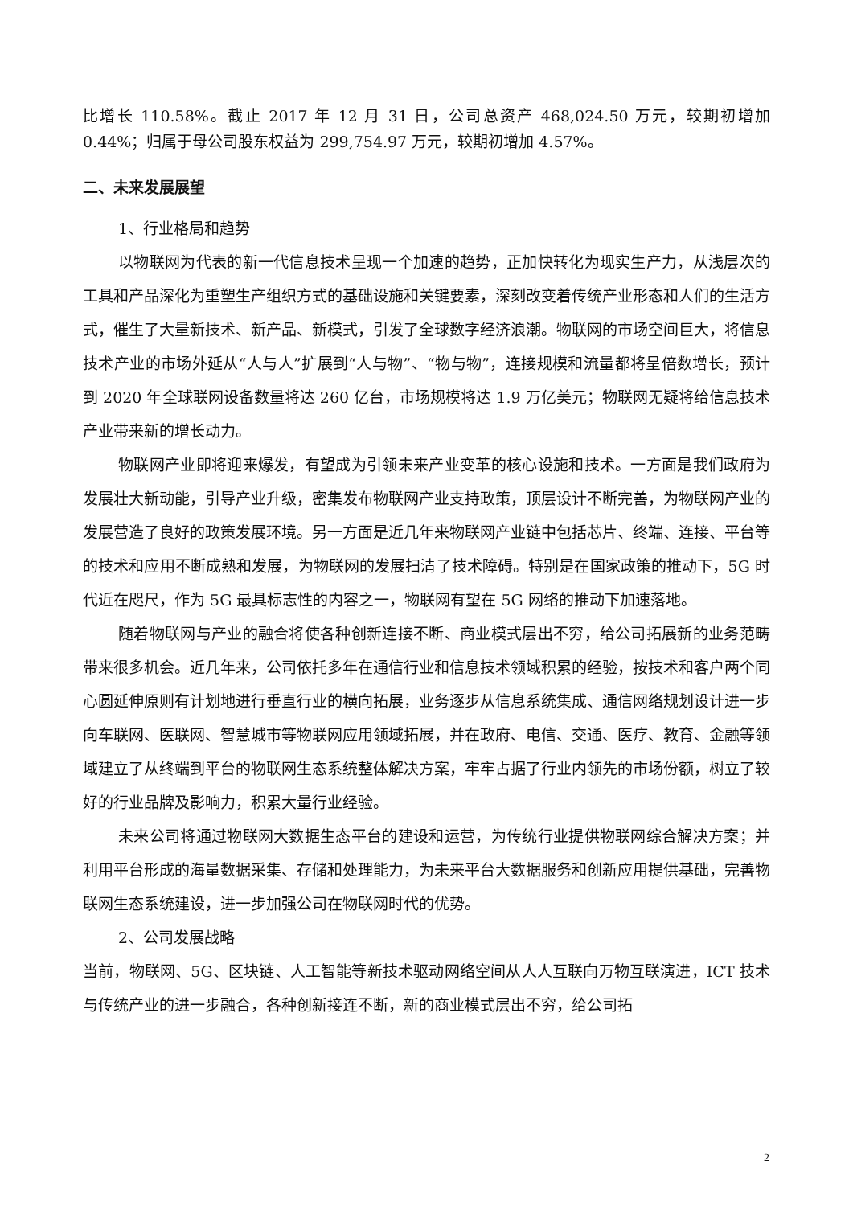比增长 110.58%。截止 2017 年 12 月 31 日，公司总资产 468,024.50 万元，较期初增加 0.44%；归属于母公司股东权益为 299,754.97 万元，较期初增加 4.57%。
二、未来发展展望
1、行业格局和趋势
以物联网为代表的新一代信息技术呈现一个加速的趋势，正加快转化为现实生产力，从浅层次的工具和产品深化为重塑生产组织方式的基础设施和关键要素，深刻改变着传统产业形态和人们的生活方式，催生了大量新技术、新产品、新模式，引发了全球数字经济浪潮。物联网的市场空间巨大，将信息技术产业的市场外延从“人与人”扩展到“人与物”、“物与物”，连接规模和流量都将呈倍数增长，预计到 2020 年全球联网设备数量将达 260 亿台，市场规模将达 1.9 万亿美元；物联网无疑将给信息技术产业带来新的增长动力。
物联网产业即将迎来爆发，有望成为引领未来产业变革的核心设施和技术。一方面是我们政府为发展壮大新动能，引导产业升级，密集发布物联网产业支持政策，顶层设计不断完善，为物联网产业的发展营造了良好的政策发展环境。另一方面是近几年来物联网产业链中包括芯片、终端、连接、平台等的技术和应用不断成熟和发展，为物联网的发展扫清了技术障碍。特别是在国家政策的推动下，5G 时代近在咫尺，作为 5G 最具标志性的内容之一，物联网有望在 5G 网络的推动下加速落地。
随着物联网与产业的融合将使各种创新连接不断、商业模式层出不穷，给公司拓展新的业务范畴带来很多机会。近几年来，公司依托多年在通信行业和信息技术领域积累的经验，按技术和客户两个同心圆延伸原则有计划地进行垂直行业的横向拓展，业务逐步从信息系统集成、通信网络规划设计进一步向车联网、医联网、智慧城市等物联网应用领域拓展，并在政府、电信、交通、医疗、教育、金融等领域建立了从终端到平台的物联网生态系统整体解决方案，牢牢占据了行业内领先的市场份额，树立了较好的行业品牌及影响力，积累大量行业经验。
未来公司将通过物联网大数据生态平台的建设和运营，为传统行业提供物联网综合解决方案；并利用平台形成的海量数据采集、存储和处理能力，为未来平台大数据服务和创新应用提供基础，完善物联网生态系统建设，进一步加强公司在物联网时代的优势。
2、公司发展战略
当前，物联网、5G、区块链、人工智能等新技术驱动网络空间从人人互联向万物互联演进，ICT 技术与传统产业的进一步融合，各种创新接连不断，新的商业模式层出不穷，给公司拓
2